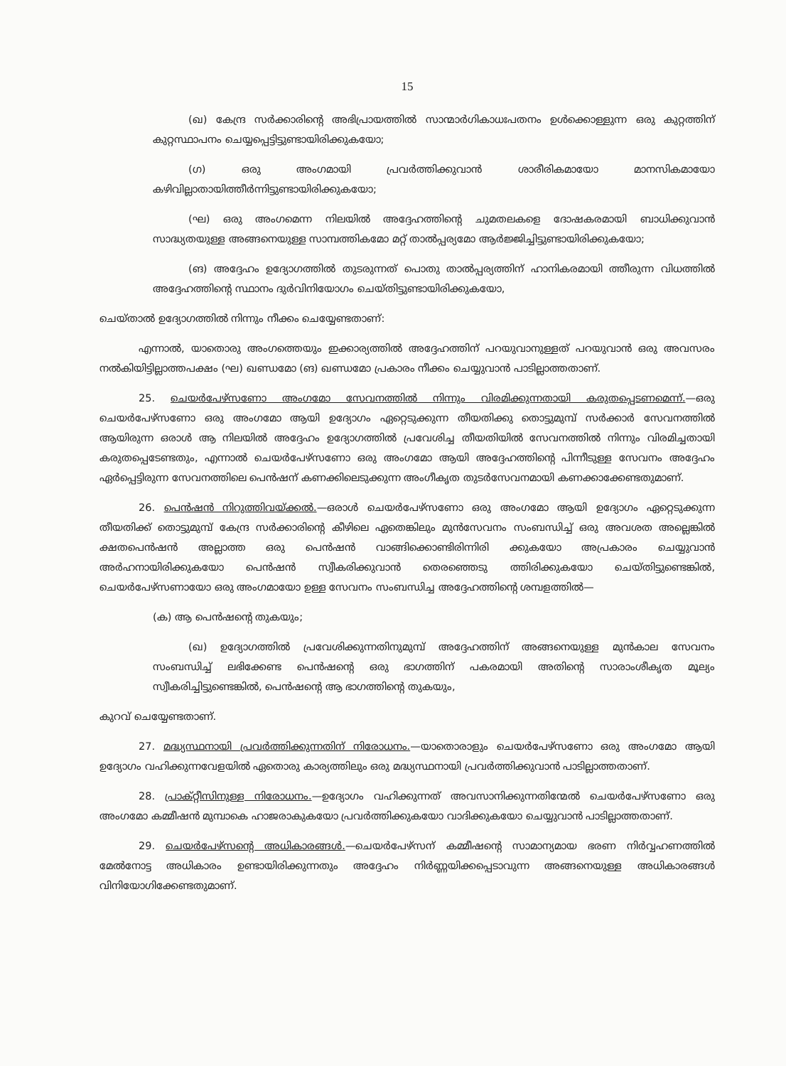15
(ഖ) കേന്ദ്ര സർക്കാരിന്റെ അഭിപ്രായത്തിൽ സാന്മാർഗികാധഃപതനം ഉൾക്കൊള്ളുന്ന ഒരു കുറ്റത്തിന് കുറ്റസ്ഥാപനം ചെയ്യപ്പെട്ടിട്ടുണ്ടായിരിക്കുകയോ;
(ഗ) ഒരു അംഗമായി പ്രവർത്തിക്കുവാൻ ശാരീരികമായോ മാനസികമായോ കഴിവില്ലാതായിത്തീർന്നിട്ടുണ്ടായിരിക്കുകയോ;
(ഘ) ഒരു അംഗമെന്ന നിലയിൽ അദ്ദേഹത്തിന്റെ ചുമതലകളെ ദോഷകരമായി ബാധിക്കുവാൻ സാദ്ധ്യതയുള്ള അങ്ങനെയുള്ള സാമ്പത്തികമോ മറ്റ് താൽപ്പര്യമോ ആർജ്ജിച്ചിട്ടുണ്ടായിരിക്കുകയോ;
(ങ) അദ്ദേഹം ഉദ്യോഗത്തിൽ തുടരുന്നത് പൊതു താൽപ്പര്യത്തിന് ഹാനികരമായി ത്തീരുന്ന വിധത്തിൽ അദ്ദേഹത്തിന്റെ സ്ഥാനം ദുർവിനിയോഗം ചെയ്തിട്ടുണ്ടായിരിക്കുകയോ,
ചെയ്താൽ ഉദ്യോഗത്തിൽ നിന്നും നീക്കം ചെയ്യേണ്ടതാണ്:
എന്നാൽ, യാതൊരു അംഗത്തെയും ഇക്കാര്യത്തിൽ അദ്ദേഹത്തിന് പറയുവാനുള്ളത് പറയുവാൻ ഒരു അവസരം നൽകിയിട്ടില്ലാത്തപക്ഷം (ഘ) ഖണ്ഡമോ (ങ) ഖണ്ഡമോ പ്രകാരം നീക്കം ചെയ്യുവാൻ പാടില്ലാത്തതാണ്.
25. ചെയർപേഴ്സണോ അംഗമോ സേവനത്തിൽ നിന്നും വിരമിക്കുന്നതായി കരുതപ്പെടണമെന്ന്.—ഒരു ചെയർപേഴ്സണോ ഒരു അംഗമോ ആയി ഉദ്യോഗം ഏറ്റെടുക്കുന്ന തീയതിക്കു തൊട്ടുമുമ്പ് സർക്കാർ സേവനത്തിൽ ആയിരുന്ന ഒരാൾ ആ നിലയിൽ അദ്ദേഹം ഉദ്യോഗത്തിൽ പ്രവേശിച്ച തീയതിയിൽ സേവനത്തിൽ നിന്നും വിരമിച്ചതായി കരുതപ്പെടേണ്ടതും, എന്നാൽ ചെയർപേഴ്സണോ ഒരു അംഗമോ ആയി അദ്ദേഹത്തിന്റെ പിന്നീടുള്ള സേവനം അദ്ദേഹം ഏർപ്പെട്ടിരുന്ന സേവനത്തിലെ പെൻഷന് കണക്കിലെടുക്കുന്ന അംഗീകൃത തുടർസേവനമായി കണക്കാക്കേണ്ടതുമാണ്.
26. പെൻഷൻ നിറുത്തിവയ്ക്കൽ.—ഒരാൾ ചെയർപേഴ്സണോ ഒരു അംഗമോ ആയി ഉദ്യോഗം ഏറ്റെടുക്കുന്ന തീയതിക്ക് തൊട്ടുമുമ്പ് കേന്ദ്ര സർക്കാരിന്റെ കീഴിലെ ഏതെങ്കിലും മുൻസേവനം സംബന്ധിച്ച് ഒരു അവശത അല്ലെങ്കിൽ ക്ഷതപെൻഷൻ അല്ലാത്ത ഒരു പെൻഷൻ വാങ്ങിക്കൊണ്ടിരിന്നിരി ക്കുകയോ അപ്രകാരം ചെയ്യുവാൻ അർഹനായിരിക്കുകയോ പെൻഷൻ സ്വീകരിക്കുവാൻ തെരഞ്ഞെടു ത്തിരിക്കുകയോ ചെയ്തിട്ടുണ്ടെങ്കിൽ, ചെയർപേഴ്സണായോ ഒരു അംഗമായോ ഉള്ള സേവനം സംബന്ധിച്ച അദ്ദേഹത്തിന്റെ ശമ്പളത്തിൽ—
(ക) ആ പെൻഷന്റെ തുകയും;
(ഖ) ഉദ്യോഗത്തിൽ പ്രവേശിക്കുന്നതിനുമുമ്പ് അദ്ദേഹത്തിന് അങ്ങനെയുള്ള മുൻകാല സേവനം സംബന്ധിച്ച് ലഭിക്കേണ്ട പെൻഷന്റെ ഒരു ഭാഗത്തിന് പകരമായി അതിന്റെ സാരാംശീകൃത മൂല്യം സ്വീകരിച്ചിട്ടുണ്ടെങ്കിൽ, പെൻഷന്റെ ആ ഭാഗത്തിന്റെ തുകയും,
കുറവ് ചെയ്യേണ്ടതാണ്.
27. മദ്ധ്യസ്ഥനായി പ്രവർത്തിക്കുന്നതിന് നിരോധനം.—യാതൊരാളും ചെയർപേഴ്സണോ ഒരു അംഗമോ ആയി ഉദ്യോഗം വഹിക്കുന്നവേളയിൽ ഏതൊരു കാര്യത്തിലും ഒരു മദ്ധ്യസ്ഥനായി പ്രവർത്തിക്കുവാൻ പാടില്ലാത്തതാണ്.
28. പ്രാക്റ്റീസിനുള്ള നിരോധനം.—ഉദ്യോഗം വഹിക്കുന്നത് അവസാനിക്കുന്നതിന്മേൽ ചെയർപേഴ്സണോ ഒരു അംഗമോ കമ്മീഷൻ മുമ്പാകെ ഹാജരാകുകയോ പ്രവർത്തിക്കുകയോ വാദിക്കുകയോ ചെയ്യുവാൻ പാടില്ലാത്തതാണ്.
29. ചെയർപേഴ്സന്റെ അധികാരങ്ങൾ.—ചെയർപേഴ്സന് കമ്മീഷന്റെ സാമാന്യമായ ഭരണ നിർവ്വഹണത്തിൽ മേൽനോട്ട അധികാരം ഉണ്ടായിരിക്കുന്നതും അദ്ദേഹം നിർണ്ണയിക്കപ്പെടാവുന്ന അങ്ങനെയുള്ള അധികാരങ്ങൾ വിനിയോഗിക്കേണ്ടതുമാണ്.